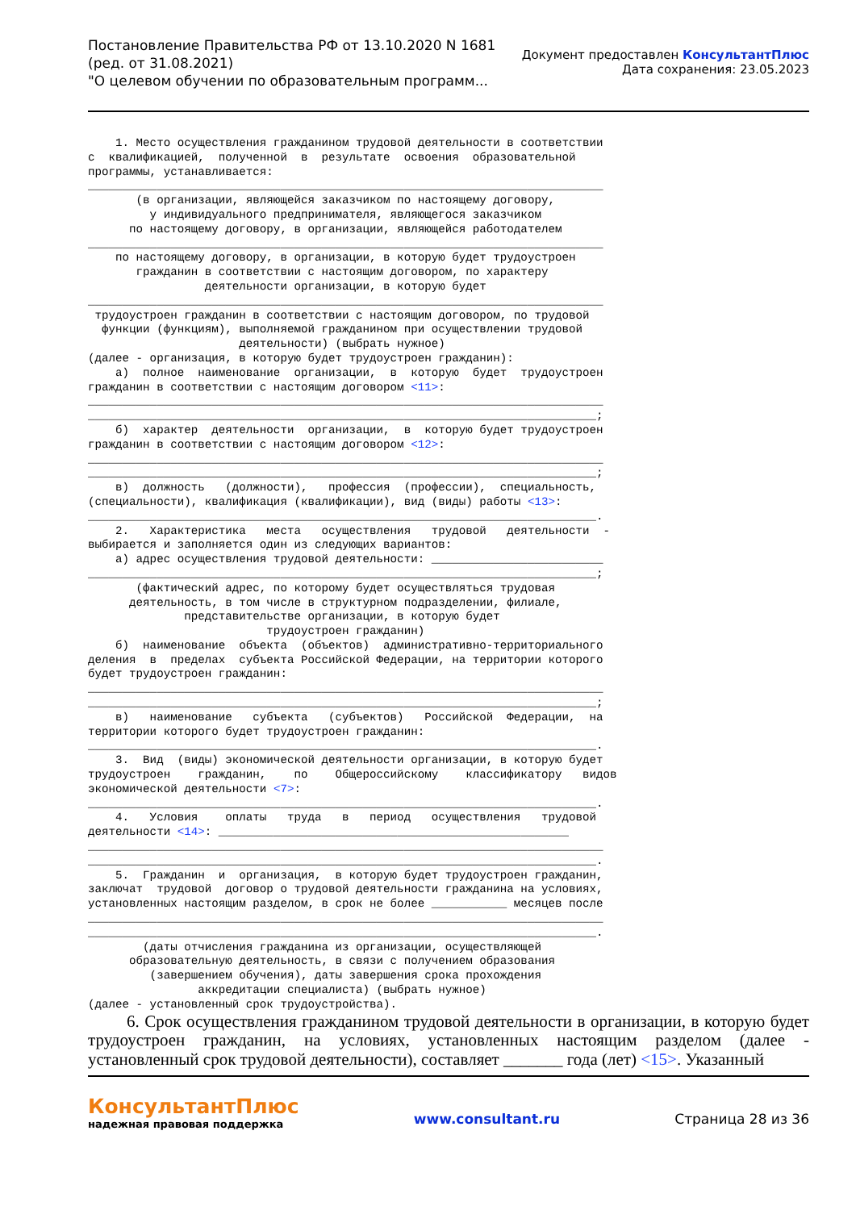Постановление Правительства РФ от 13.10.2020 N 1681
(ред. от 31.08.2021)
"О целевом обучении по образовательным программ...
Документ предоставлен КонсультантПлюс
Дата сохранения: 23.05.2023
    1. Место осуществления гражданином трудовой деятельности в соответствии
с  квалификацией,  полученной  в  результате  освоения  образовательной
программы, устанавливается:
___________________________________________________________________________
       (в организации, являющейся заказчиком по настоящему договору,
         у индивидуального предпринимателя, являющегося заказчиком
      по настоящему договору, в организации, являющейся работодателем
___________________________________________________________________________
    по настоящему договору, в организации, в которую будет трудоустроен
       гражданин в соответствии с настоящим договором, по характеру
                 деятельности организации, в которую будет
___________________________________________________________________________
 трудоустроен гражданин в соответствии с настоящим договором, по трудовой
  функции (функциям), выполняемой гражданином при осуществлении трудовой
                      деятельности) (выбрать нужное)
(далее - организация, в которую будет трудоустроен гражданин):
    а)  полное  наименование  организации,  в  которую  будет  трудоустроен
гражданин в соответствии с настоящим договором <11>:
___________________________________________________________________________
__________________________________________________________________________;
    б)  характер  деятельности  организации,  в  которую будет трудоустроен
гражданин в соответствии с настоящим договором <12>:
___________________________________________________________________________
__________________________________________________________________________;
    в)  должность   (должности),   профессия  (профессии),  специальность,
(специальности), квалификация (квалификации), вид (виды) работы <13>:
__________________________________________________________________________.
    2.   Характеристика   места   осуществления   трудовой   деятельности  -
выбирается и заполняется один из следующих вариантов:
    а) адрес осуществления трудовой деятельности: _________________________
__________________________________________________________________________;
       (фактический адрес, по которому будет осуществляться трудовая
      деятельность, в том числе в структурном подразделении, филиале,
              представительстве организации, в которую будет
                          трудоустроен гражданин)
    б)  наименование  объекта  (объектов)  административно-территориального
деления  в  пределах  субъекта Российской Федерации, на территории которого
будет трудоустроен гражданин:
___________________________________________________________________________
__________________________________________________________________________;
    в)   наименование   субъекта   (субъектов)   Российской  Федерации,  на
территории которого будет трудоустроен гражданин:
__________________________________________________________________________.
    3.  Вид  (виды) экономической деятельности организации, в которую будет
трудоустроен    гражданин,    по    Общероссийскому    классификатору   видов
экономической деятельности <7>:
__________________________________________________________________________.
    4.   Условия    оплаты   труда   в   период   осуществления   трудовой
деятельности <14>: ___________________________________________________
___________________________________________________________________________
__________________________________________________________________________.
    5.  Гражданин  и  организация,  в которую будет трудоустроен гражданин,
заключат  трудовой  договор о трудовой деятельности гражданина на условиях,
установленных настоящим разделом, в срок не более ___________ месяцев после
___________________________________________________________________________
__________________________________________________________________________.
        (даты отчисления гражданина из организации, осуществляющей
      образовательную деятельность, в связи с получением образования
         (завершением обучения), даты завершения срока прохождения
                аккредитации специалиста) (выбрать нужное)
(далее - установленный срок трудоустройства).
6. Срок осуществления гражданином трудовой деятельности в организации, в которую будет трудоустроен гражданин, на условиях, установленных настоящим разделом (далее - установленный срок трудовой деятельности), составляет _______ года (лет) <15>. Указанный
КонсультантПлюс
надежная правовая поддержка
www.consultant.ru Страница 28 из 36